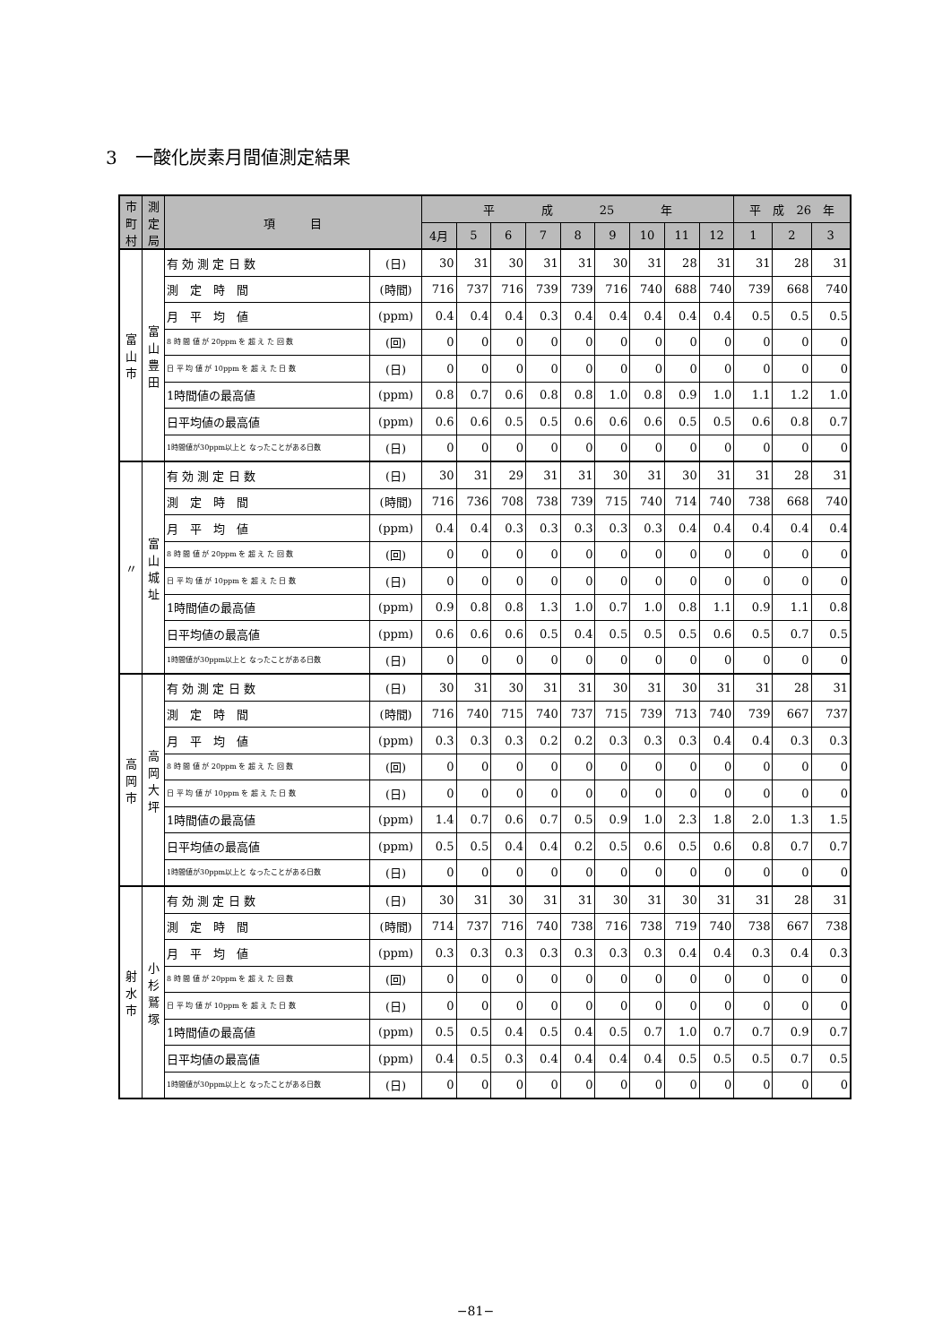3　一酸化炭素月間値測定結果
| 市町村 | 測定局 | 項 目 | | 平 成 25 年 | | | | | | | | | 平 成 26 年 | | |
| --- | --- | --- | --- | --- | --- | --- | --- | --- | --- | --- | --- | --- | --- | --- | --- |
| | | | | 4月 | 5 | 6 | 7 | 8 | 9 | 10 | 11 | 12 | 1 | 2 | 3 |
| 富山市 | 富山豊田 | 有 効 測 定 日 数 | (日) | 30 | 31 | 30 | 31 | 31 | 30 | 31 | 28 | 31 | 31 | 28 | 31 |
| | | 測 定 時 間 | (時間) | 716 | 737 | 716 | 739 | 739 | 716 | 740 | 688 | 740 | 739 | 668 | 740 |
| | | 月 平 均 値 | (ppm) | 0.4 | 0.4 | 0.4 | 0.3 | 0.4 | 0.4 | 0.4 | 0.4 | 0.4 | 0.5 | 0.5 | 0.5 |
| | | 8 時 間 値 が 20ppm を 超 え た 回 数 | (回) | 0 | 0 | 0 | 0 | 0 | 0 | 0 | 0 | 0 | 0 | 0 | 0 |
| | | 日 平 均 値 が 10ppm を 超 え た 日 数 | (日) | 0 | 0 | 0 | 0 | 0 | 0 | 0 | 0 | 0 | 0 | 0 | 0 |
| | | 1時間値の最高値 | (ppm) | 0.8 | 0.7 | 0.6 | 0.8 | 0.8 | 1.0 | 0.8 | 0.9 | 1.0 | 1.1 | 1.2 | 1.0 |
| | | 日平均値の最高値 | (ppm) | 0.6 | 0.6 | 0.5 | 0.5 | 0.6 | 0.6 | 0.6 | 0.5 | 0.5 | 0.6 | 0.8 | 0.7 |
| | | 1時間値が30ppm以上と なったことがある日数 | (日) | 0 | 0 | 0 | 0 | 0 | 0 | 0 | 0 | 0 | 0 | 0 | 0 |
| 〃 | 富山城址 | 有 効 測 定 日 数 | (日) | 30 | 31 | 29 | 31 | 31 | 30 | 31 | 30 | 31 | 31 | 28 | 31 |
| | | 測 定 時 間 | (時間) | 716 | 736 | 708 | 738 | 739 | 715 | 740 | 714 | 740 | 738 | 668 | 740 |
| | | 月 平 均 値 | (ppm) | 0.4 | 0.4 | 0.3 | 0.3 | 0.3 | 0.3 | 0.3 | 0.4 | 0.4 | 0.4 | 0.4 | 0.4 |
| | | 8 時 間 値 が 20ppm を 超 え た 回 数 | (回) | 0 | 0 | 0 | 0 | 0 | 0 | 0 | 0 | 0 | 0 | 0 | 0 |
| | | 日 平 均 値 が 10ppm を 超 え た 日 数 | (日) | 0 | 0 | 0 | 0 | 0 | 0 | 0 | 0 | 0 | 0 | 0 | 0 |
| | | 1時間値の最高値 | (ppm) | 0.9 | 0.8 | 0.8 | 1.3 | 1.0 | 0.7 | 1.0 | 0.8 | 1.1 | 0.9 | 1.1 | 0.8 |
| | | 日平均値の最高値 | (ppm) | 0.6 | 0.6 | 0.6 | 0.5 | 0.4 | 0.5 | 0.5 | 0.5 | 0.6 | 0.5 | 0.7 | 0.5 |
| | | 1時間値が30ppm以上と なったことがある日数 | (日) | 0 | 0 | 0 | 0 | 0 | 0 | 0 | 0 | 0 | 0 | 0 | 0 |
| 高岡市 | 高岡大坪 | 有 効 測 定 日 数 | (日) | 30 | 31 | 30 | 31 | 31 | 30 | 31 | 30 | 31 | 31 | 28 | 31 |
| | | 測 定 時 間 | (時間) | 716 | 740 | 715 | 740 | 737 | 715 | 739 | 713 | 740 | 739 | 667 | 737 |
| | | 月 平 均 値 | (ppm) | 0.3 | 0.3 | 0.3 | 0.2 | 0.2 | 0.3 | 0.3 | 0.3 | 0.4 | 0.4 | 0.3 | 0.3 |
| | | 8 時 間 値 が 20ppm を 超 え た 回 数 | (回) | 0 | 0 | 0 | 0 | 0 | 0 | 0 | 0 | 0 | 0 | 0 | 0 |
| | | 日 平 均 値 が 10ppm を 超 え た 日 数 | (日) | 0 | 0 | 0 | 0 | 0 | 0 | 0 | 0 | 0 | 0 | 0 | 0 |
| | | 1時間値の最高値 | (ppm) | 1.4 | 0.7 | 0.6 | 0.7 | 0.5 | 0.9 | 1.0 | 2.3 | 1.8 | 2.0 | 1.3 | 1.5 |
| | | 日平均値の最高値 | (ppm) | 0.5 | 0.5 | 0.4 | 0.4 | 0.2 | 0.5 | 0.6 | 0.5 | 0.6 | 0.8 | 0.7 | 0.7 |
| | | 1時間値が30ppm以上と なったことがある日数 | (日) | 0 | 0 | 0 | 0 | 0 | 0 | 0 | 0 | 0 | 0 | 0 | 0 |
| 射水市 | 小杉鷲塚 | 有 効 測 定 日 数 | (日) | 30 | 31 | 30 | 31 | 31 | 30 | 31 | 30 | 31 | 31 | 28 | 31 |
| | | 測 定 時 間 | (時間) | 714 | 737 | 716 | 740 | 738 | 716 | 738 | 719 | 740 | 738 | 667 | 738 |
| | | 月 平 均 値 | (ppm) | 0.3 | 0.3 | 0.3 | 0.3 | 0.3 | 0.3 | 0.3 | 0.4 | 0.4 | 0.3 | 0.4 | 0.3 |
| | | 8 時 間 値 が 20ppm を 超 え た 回 数 | (回) | 0 | 0 | 0 | 0 | 0 | 0 | 0 | 0 | 0 | 0 | 0 | 0 |
| | | 日 平 均 値 が 10ppm を 超 え た 日 数 | (日) | 0 | 0 | 0 | 0 | 0 | 0 | 0 | 0 | 0 | 0 | 0 | 0 |
| | | 1時間値の最高値 | (ppm) | 0.5 | 0.5 | 0.4 | 0.5 | 0.4 | 0.5 | 0.7 | 1.0 | 0.7 | 0.7 | 0.9 | 0.7 |
| | | 日平均値の最高値 | (ppm) | 0.4 | 0.5 | 0.3 | 0.4 | 0.4 | 0.4 | 0.4 | 0.5 | 0.5 | 0.5 | 0.7 | 0.5 |
| | | 1時間値が30ppm以上と なったことがある日数 | (日) | 0 | 0 | 0 | 0 | 0 | 0 | 0 | 0 | 0 | 0 | 0 | 0 |
−81−